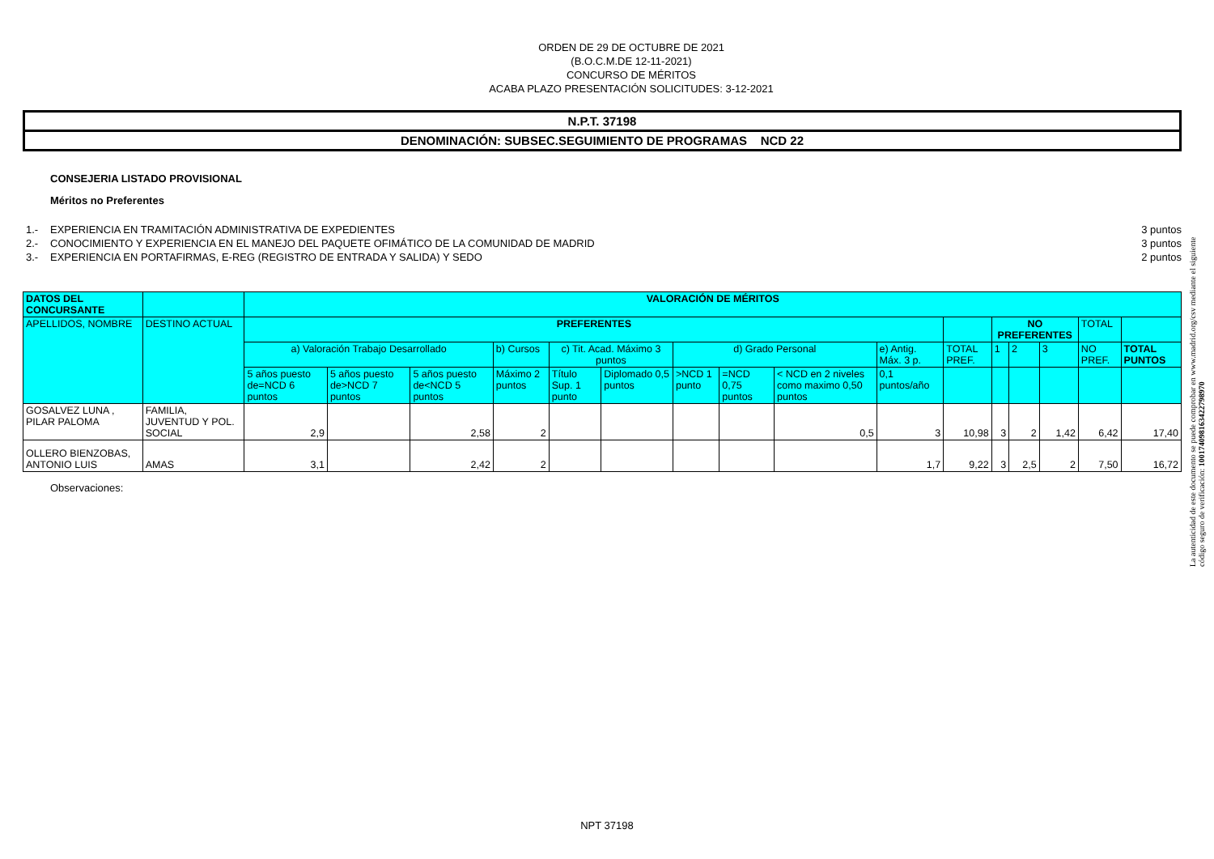ORDEN DE 29 DE OCTUBRE DE 2021
(B.O.C.M.DE 12-11-2021)
CONCURSO DE MÉRITOS
ACABA PLAZO PRESENTACIÓN SOLICITUDES: 3-12-2021
N.P.T. 37198
DENOMINACIÓN: SUBSEC.SEGUIMIENTO DE PROGRAMAS NCD 22
CONSEJERIA LISTADO PROVISIONAL
Méritos no Preferentes
1.- EXPERIENCIA EN TRAMITACIÓN ADMINISTRATIVA DE EXPEDIENTES 3 puntos
2.- CONOCIMIENTO Y EXPERIENCIA EN EL MANEJO DEL PAQUETE OFIMÁTICO DE LA COMUNIDAD DE MADRID 3 puntos
3.- EXPERIENCIA EN PORTAFIRMAS, E-REG (REGISTRO DE ENTRADA Y SALIDA) Y SEDO 2 puntos
| DATOS DEL CONCURSANTE | | VALORACIÓN DE MÉRITOS | | | | | | | | | | | | | | | |
| --- | --- | --- | --- | --- | --- | --- | --- | --- | --- | --- | --- | --- | --- | --- | --- | --- | --- |
| APELLIDOS, NOMBRE | DESTINO ACTUAL | PREFERENTES | | | | | | | | | | | NO PREFERENTES | | | TOTAL | |
| | | a) Valoración Trabajo Desarrollado | | | b) Cursos | c) Tit. Acad. Máximo 3 puntos | | d) Grado Personal | | | e) Antig. Máx. 3 p. | TOTAL PREF. | 1 | 2 | 3 | NO PREF. | TOTAL PUNTOS |
| | | 5 años puesto de=NCD 6 puntos | 5 años puesto de>NCD 7 puntos | 5 años puesto de<NCD 5 puntos | Máximo 2 puntos | Título Sup. 1 punto | Diplomado 0,5 puntos | >NCD 1 punto | =NCD 0,75 puntos | < NCD en 2 niveles como maximo 0,50 puntos | 0,1 puntos/año | | | | | | |
| GOSALVEZ LUNA , PILAR PALOMA | FAMILIA, JUVENTUD Y POL. SOCIAL | 2,9 | | 2,58 | 2 | | | | | 0,5 | 3 | 10,98 | 3 | 2 | 1,42 | 6,42 | 17,40 |
| OLLERO BIENZOBAS, ANTONIO LUIS | AMAS | 3,1 | | 2,42 | 2 | | | | | | 1,7 | 9,22 | 3 | 2,5 | 2 | 7,50 | 16,72 |
Observaciones:
NPT 37198
La autenticidad de este documento se puede comprobar en www.madrid.org/csv mediante el siguiente código seguro de verificación: 1001740981634227989​70